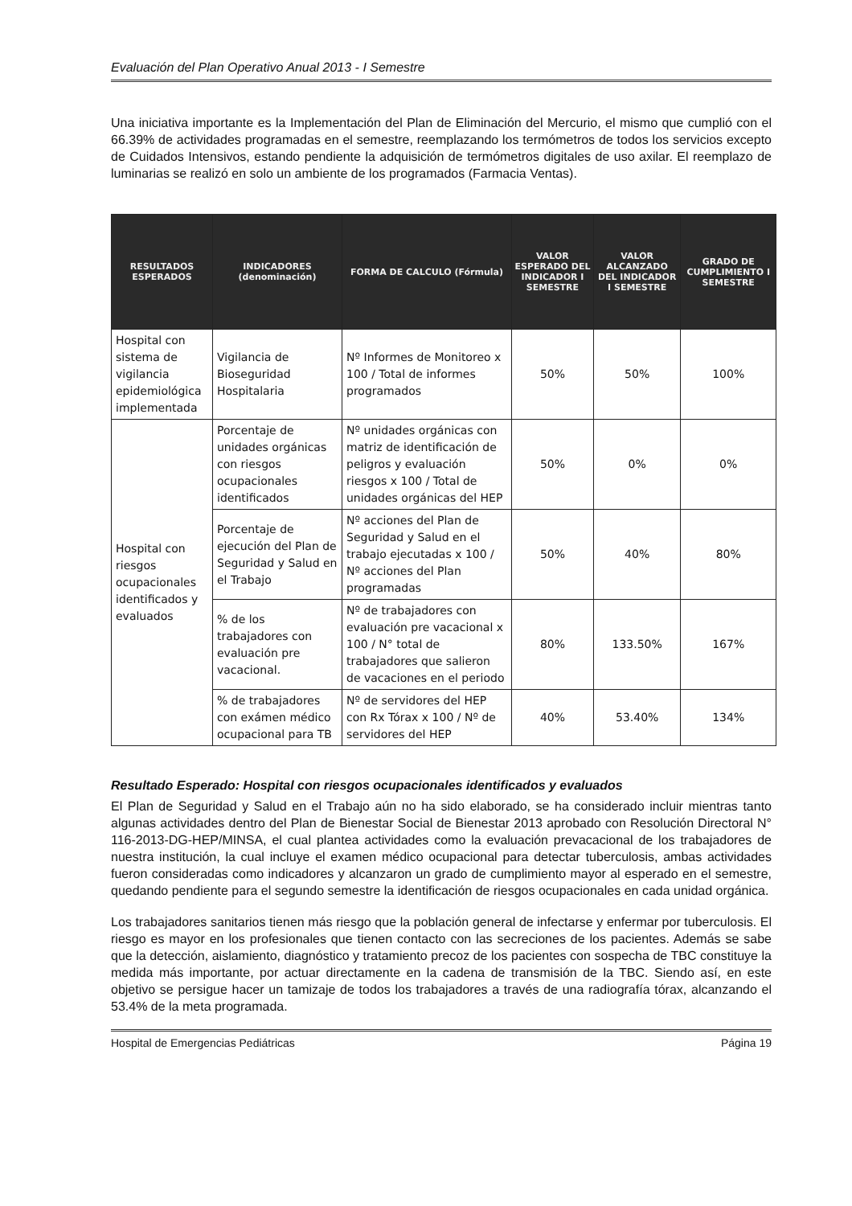Evaluación del Plan Operativo Anual 2013 - I Semestre
Una iniciativa importante es la Implementación del Plan de Eliminación del Mercurio, el mismo que cumplió con el 66.39% de actividades programadas en el semestre, reemplazando los termómetros de todos los servicios excepto de Cuidados Intensivos, estando pendiente la adquisición de termómetros digitales de uso axilar. El reemplazo de luminarias se realizó en solo un ambiente de los programados (Farmacia Ventas).
| RESULTADOS ESPERADOS | INDICADORES (denominación) | FORMA DE CALCULO (Fórmula) | VALOR ESPERADO DEL INDICADOR I SEMESTRE | VALOR ALCANZADO DEL INDICADOR I SEMESTRE | GRADO DE CUMPLIMIENTO I SEMESTRE |
| --- | --- | --- | --- | --- | --- |
| Hospital con sistema de vigilancia epidemiológica implementada | Vigilancia de Bioseguridad Hospitalaria | Nº Informes de Monitoreo x 100 / Total de informes programados | 50% | 50% | 100% |
| Hospital con riesgos ocupacionales identificados y evaluados | Porcentaje de unidades orgánicas con riesgos ocupacionales identificados | Nº unidades orgánicas con matriz de identificación de peligros y evaluación riesgos x 100 / Total de unidades orgánicas del HEP | 50% | 0% | 0% |
| | Porcentaje de ejecución del Plan de Seguridad y Salud en el Trabajo | Nº acciones del Plan de Seguridad y Salud en el trabajo ejecutadas x 100 / Nº acciones del Plan programadas | 50% | 40% | 80% |
| | % de los trabajadores con evaluación pre vacacional. | Nº de trabajadores con evaluación pre vacacional x 100 / N° total de trabajadores que salieron de vacaciones en el periodo | 80% | 133.50% | 167% |
| | % de trabajadores con exámen médico ocupacional para TB | Nº de servidores del HEP con Rx Tórax x 100 / Nº de servidores del HEP | 40% | 53.40% | 134% |
Resultado Esperado: Hospital con riesgos ocupacionales identificados y evaluados
El Plan de Seguridad y Salud en el Trabajo aún no ha sido elaborado, se ha considerado incluir mientras tanto algunas actividades dentro del Plan de Bienestar Social de Bienestar 2013 aprobado con Resolución Directoral N° 116-2013-DG-HEP/MINSA, el cual plantea actividades como la evaluación prevacacional de los trabajadores de nuestra institución, la cual incluye el examen médico ocupacional para detectar tuberculosis, ambas actividades fueron consideradas como indicadores y alcanzaron un grado de cumplimiento mayor al esperado en el semestre, quedando pendiente para el segundo semestre la identificación de riesgos ocupacionales en cada unidad orgánica.
Los trabajadores sanitarios tienen más riesgo que la población general de infectarse y enfermar por tuberculosis. El riesgo es mayor en los profesionales que tienen contacto con las secreciones de los pacientes. Además se sabe que la detección, aislamiento, diagnóstico y tratamiento precoz de los pacientes con sospecha de TBC constituye la medida más importante, por actuar directamente en la cadena de transmisión de la TBC. Siendo así, en este objetivo se persigue hacer un tamizaje de todos los trabajadores a través de una radiografía tórax, alcanzando el 53.4% de la meta programada.
Hospital de Emergencias Pediátricas Página 19